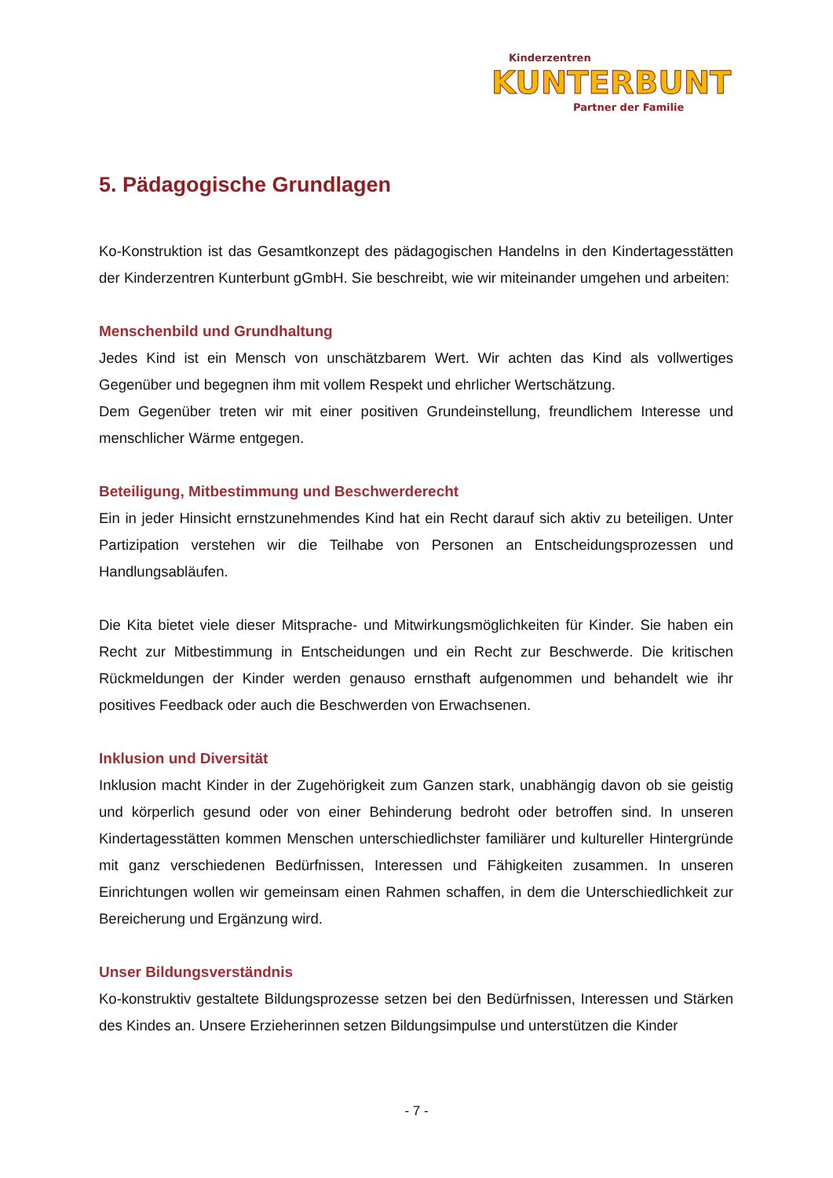Kinderzentren
KUNTERBUNT
Partner der Familie
5. Pädagogische Grundlagen
Ko-Konstruktion ist das Gesamtkonzept des pädagogischen Handelns in den Kindertagesstät­ten der Kinderzentren Kunterbunt gGmbH. Sie beschreibt, wie wir miteinander umgehen und arbeiten:
Menschenbild und Grundhaltung
Jedes Kind ist ein Mensch von unschätzbarem Wert. Wir achten das Kind als vollwertiges Gegenüber und begegnen ihm mit vollem Respekt und ehrlicher Wertschätzung.
Dem Gegenüber treten wir mit einer positiven Grundeinstellung, freundlichem Interesse und menschlicher Wärme entgegen.
Beteiligung, Mitbestimmung und Beschwerderecht
Ein in jeder Hinsicht ernstzunehmendes Kind hat ein Recht darauf sich aktiv zu beteiligen. Unter Partizipation verstehen wir die Teilhabe von Personen an Entscheidungsprozessen und Handlungsabläufen.
Die Kita bietet viele dieser Mitsprache- und Mitwirkungsmöglichkeiten für Kinder. Sie haben ein Recht zur Mitbestimmung in Entscheidungen und ein Recht zur Beschwerde. Die kritischen Rückmeldungen der Kinder werden genauso ernsthaft aufgenommen und behandelt wie ihr positives Feedback oder auch die Beschwerden von Erwachsenen.
Inklusion und Diversität
Inklusion macht Kinder in der Zugehörigkeit zum Ganzen stark, unabhängig davon ob sie geis­tig und körperlich gesund oder von einer Behinderung bedroht oder betroffen sind. In unseren Kindertagesstätten kommen Menschen unterschiedlichster familiärer und kultureller Hinter­gründe mit ganz verschiedenen Bedürfnissen, Interessen und Fähigkeiten zusammen. In un­seren Einrichtungen wollen wir gemeinsam einen Rahmen schaffen, in dem die Unterschied­lichkeit zur Bereicherung und Ergänzung wird.
Unser Bildungsverständnis
Ko-konstruktiv gestaltete Bildungsprozesse setzen bei den Bedürfnissen, Interessen und Stär­ken des Kindes an. Unsere Erzieherinnen setzen Bildungsimpulse und unterstützen die Kinder
- 7 -